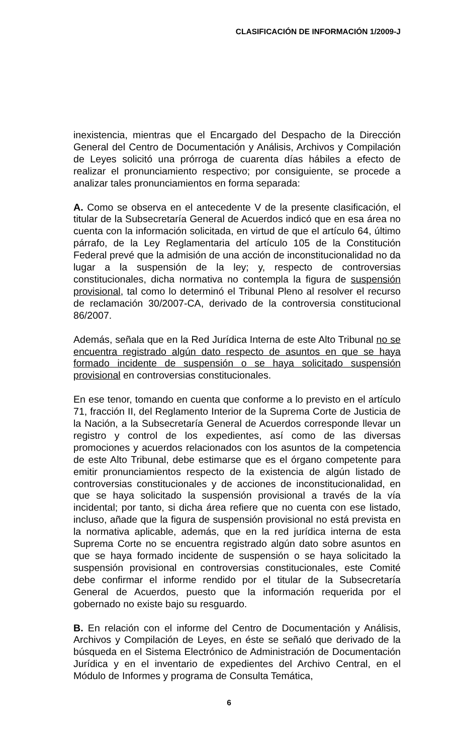CLASIFICACIÓN DE INFORMACIÓN 1/2009-J
inexistencia, mientras que el Encargado del Despacho de la Dirección General del Centro de Documentación y Análisis, Archivos y Compilación de Leyes solicitó una prórroga de cuarenta días hábiles a efecto de realizar el pronunciamiento respectivo; por consiguiente, se procede a analizar tales pronunciamientos en forma separada:
A. Como se observa en el antecedente V de la presente clasificación, el titular de la Subsecretaría General de Acuerdos indicó que en esa área no cuenta con la información solicitada, en virtud de que el artículo 64, último párrafo, de la Ley Reglamentaria del artículo 105 de la Constitución Federal prevé que la admisión de una acción de inconstitucionalidad no da lugar a la suspensión de la ley; y, respecto de controversias constitucionales, dicha normativa no contempla la figura de suspensión provisional, tal como lo determinó el Tribunal Pleno al resolver el recurso de reclamación 30/2007-CA, derivado de la controversia constitucional 86/2007.
Además, señala que en la Red Jurídica Interna de este Alto Tribunal no se encuentra registrado algún dato respecto de asuntos en que se haya formado incidente de suspensión o se haya solicitado suspensión provisional en controversias constitucionales.
En ese tenor, tomando en cuenta que conforme a lo previsto en el artículo 71, fracción II, del Reglamento Interior de la Suprema Corte de Justicia de la Nación, a la Subsecretaría General de Acuerdos corresponde llevar un registro y control de los expedientes, así como de las diversas promociones y acuerdos relacionados con los asuntos de la competencia de este Alto Tribunal, debe estimarse que es el órgano competente para emitir pronunciamientos respecto de la existencia de algún listado de controversias constitucionales y de acciones de inconstitucionalidad, en que se haya solicitado la suspensión provisional a través de la vía incidental; por tanto, si dicha área refiere que no cuenta con ese listado, incluso, añade que la figura de suspensión provisional no está prevista en la normativa aplicable, además, que en la red jurídica interna de esta Suprema Corte no se encuentra registrado algún dato sobre asuntos en que se haya formado incidente de suspensión o se haya solicitado la suspensión provisional en controversias constitucionales, este Comité debe confirmar el informe rendido por el titular de la Subsecretaría General de Acuerdos, puesto que la información requerida por el gobernado no existe bajo su resguardo.
B. En relación con el informe del Centro de Documentación y Análisis, Archivos y Compilación de Leyes, en éste se señaló que derivado de la búsqueda en el Sistema Electrónico de Administración de Documentación Jurídica y en el inventario de expedientes del Archivo Central, en el Módulo de Informes y programa de Consulta Temática,
6